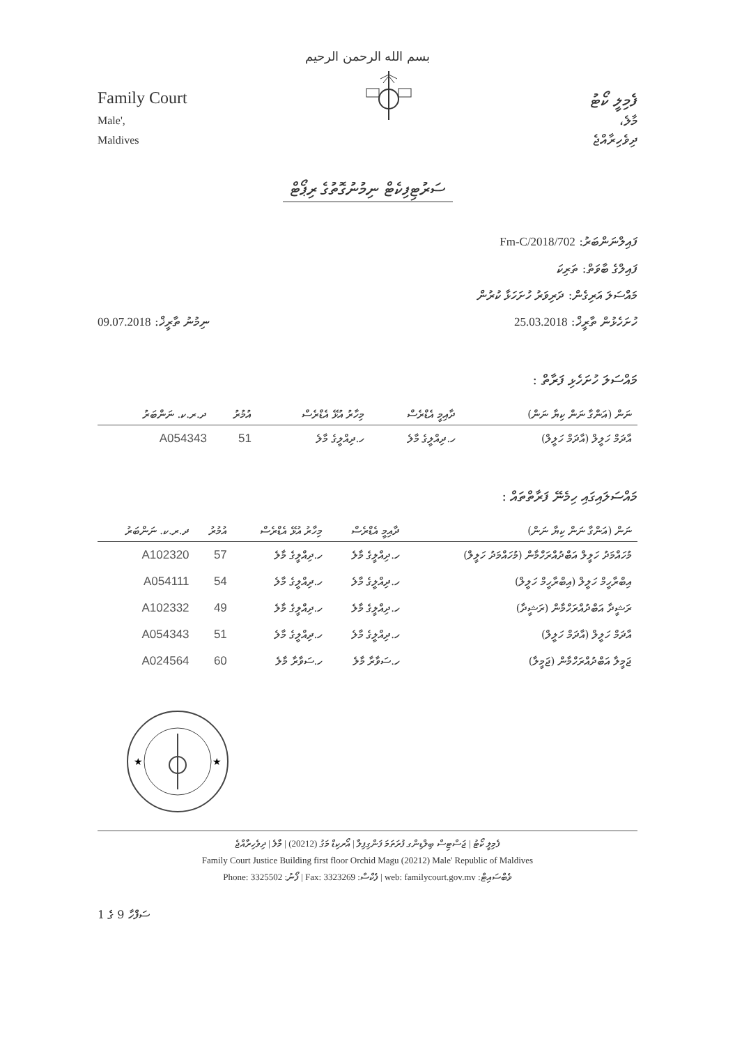بسم الله الرحمن الرحيم
Family Court
Male',
Maldives
ފެމިލީ ކޯޓު
މާލެ،
ދިވެހިރާއްޖެ
ސަރުޓިފިކެޓް ނިމުނުގޮތުގެ ރިޕޯޓް
ފައިލްނަންބަރު: 702/Fm-C/2018
ފައިލްގެ ބާވަތް: ތަރިކަ
މައްސަލަ އަރިގެން: ދަރިވަރު ހުށަހަޅާ ކުރުން
ހުށަހެޅުން ތާރީޚް: 25.03.2018 ނިމުނު ތާރީޚް: 09.07.2018
މައްސަލަ ހުށަހެޅި ފަރާތް :
| ނަން (އަންގާ ނަން ކިޔާ ނަން) | ދާއިމީ އެޑްރެސް | މިހާރު އުޅޭ އެޑްރެސް | އުމުރު | ދ.ރ.ކ. ނަންބަރު |
| --- | --- | --- | --- | --- |
| އާދަމް ހަލީލް (އާދަމް ހަލީލް) | ހ.ދިއްލީގެ މާލެ | ހ.ދިއްލީގެ މާލެ | 51 | A054343 |
މައްސަލައިގައި ހިމެނޭ ފަރާތްތައް :
| ނަން (އަންގާ ނަން ކިޔާ ނަން) | ދާއިމީ އެޑްރެސް | މިހާރު އުޅޭ އެޑްރެސް | އުމުރު | ދ.ރ.ކ. ނަންބަރު |
| --- | --- | --- | --- | --- |
| މުހައްމަދު ހަލީލް އަބްދުއްރަހްމާން (މުހައްމަދު ހަލީލް) | ހ.ދިއްލީގެ މާލެ | ހ.ދިއްލީގެ މާލެ | 57 | A102320 |
| އިބްރާހީމް ހަލީލް (އިބްރާހީމް ހަލީލް) | ހ.ދިއްލީގެ މާލެ | ހ.ދިއްލީގެ މާލެ | 54 | A054111 |
| ރަޝީދާ އަބްދުއްރަހްމާން (ރަޝީދާ) | ހ.ދިއްލީގެ މާލެ | ހ.ދިއްލީގެ މާލެ | 49 | A102332 |
| އާދަމް ހަލީލް (އާދަމް ހަލީލް) | ހ.ދިއްލީގެ މާލެ | ހ.ދިއްލީގެ މާލެ | 51 | A054343 |
| ޖަމީލާ އަބްދުއްރަހްމާން (ޖަމީލާ) | ހ.ސަވާރާ މާލެ | ހ.ސަވާރާ މާލެ | 60 | A024564 |
★
★
ފެމިލީ ކޯޓު | ޖަސްޓިސް ބިލްޑިންގ ފުރަތަމަ ފަންގިފިލާ | އޯރކިޑް މަގު (20212) | މާލެ | ދިވެހިރާއްޖެ
Family Court Justice Building first floor Orchid Magu (20212) Male' Republic of Maldives
Phone: 3325502 :ފޯނު | Fax: 3323269 :ފެކްސް | web: familycourt.gov.mv :ވެބްސައިޓް
ސަފްހާ 9 ގެ 1